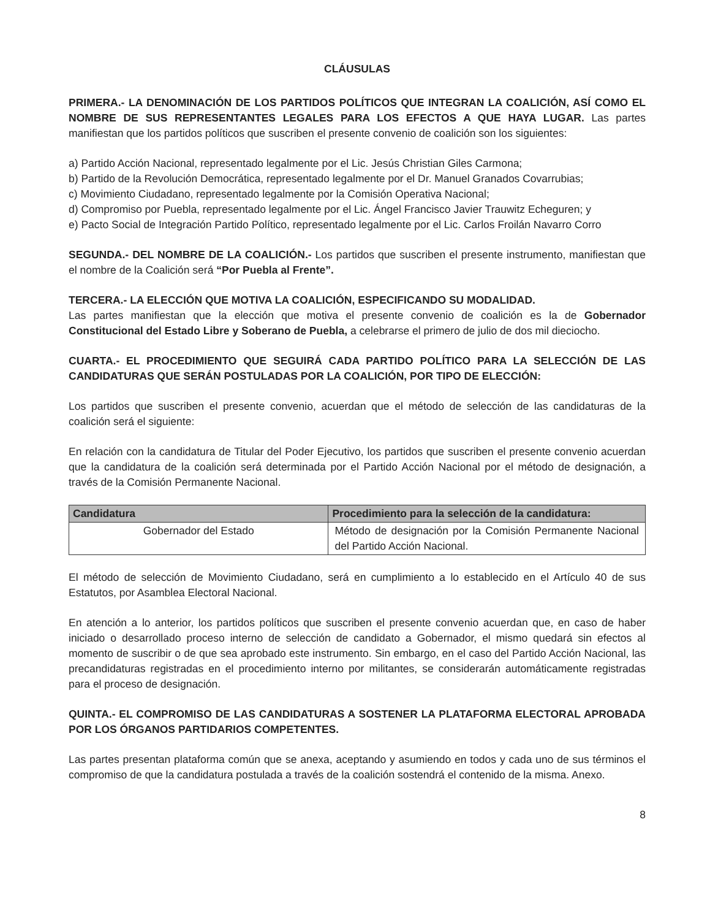CLÁUSULAS
PRIMERA.- LA DENOMINACIÓN DE LOS PARTIDOS POLÍTICOS QUE INTEGRAN LA COALICIÓN, ASÍ COMO EL NOMBRE DE SUS REPRESENTANTES LEGALES PARA LOS EFECTOS A QUE HAYA LUGAR. Las partes manifiestan que los partidos políticos que suscriben el presente convenio de coalición son los siguientes:
a) Partido Acción Nacional, representado legalmente por el Lic. Jesús Christian Giles Carmona;
b) Partido de la Revolución Democrática, representado legalmente por el Dr. Manuel Granados Covarrubias;
c) Movimiento Ciudadano, representado legalmente por la Comisión Operativa Nacional;
d) Compromiso por Puebla, representado legalmente por el Lic. Ángel Francisco Javier Trauwitz Echeguren; y
e) Pacto Social de Integración Partido Político, representado legalmente por el Lic. Carlos Froilán Navarro Corro
SEGUNDA.- DEL NOMBRE DE LA COALICIÓN.- Los partidos que suscriben el presente instrumento, manifiestan que el nombre de la Coalición será “Por Puebla al Frente”.
TERCERA.- LA ELECCIÓN QUE MOTIVA LA COALICIÓN, ESPECIFICANDO SU MODALIDAD.
Las partes manifiestan que la elección que motiva el presente convenio de coalición es la de Gobernador Constitucional del Estado Libre y Soberano de Puebla, a celebrarse el primero de julio de dos mil dieciocho.
CUARTA.- EL PROCEDIMIENTO QUE SEGUIRÁ CADA PARTIDO POLÍTICO PARA LA SELECCIÓN DE LAS CANDIDATURAS QUE SERÁN POSTULADAS POR LA COALICIÓN, POR TIPO DE ELECCIÓN:
Los partidos que suscriben el presente convenio, acuerdan que el método de selección de las candidaturas de la coalición será el siguiente:
En relación con la candidatura de Titular del Poder Ejecutivo, los partidos que suscriben el presente convenio acuerdan que la candidatura de la coalición será determinada por el Partido Acción Nacional por el método de designación, a través de la Comisión Permanente Nacional.
| Candidatura | Procedimiento para la selección de la candidatura: |
| --- | --- |
| Gobernador del Estado | Método de designación por la Comisión Permanente Nacional del Partido Acción Nacional. |
El método de selección de Movimiento Ciudadano, será en cumplimiento a lo establecido en el Artículo 40 de sus Estatutos, por Asamblea Electoral Nacional.
En atención a lo anterior, los partidos políticos que suscriben el presente convenio acuerdan que, en caso de haber iniciado o desarrollado proceso interno de selección de candidato a Gobernador, el mismo quedará sin efectos al momento de suscribir o de que sea aprobado este instrumento. Sin embargo, en el caso del Partido Acción Nacional, las precandidaturas registradas en el procedimiento interno por militantes, se considerarán automáticamente registradas para el proceso de designación.
QUINTA.- EL COMPROMISO DE LAS CANDIDATURAS A SOSTENER LA PLATAFORMA ELECTORAL APROBADA POR LOS ÓRGANOS PARTIDARIOS COMPETENTES.
Las partes presentan plataforma común que se anexa, aceptando y asumiendo en todos y cada uno de sus términos el compromiso de que la candidatura postulada a través de la coalición sostendrá el contenido de la misma. Anexo.
8